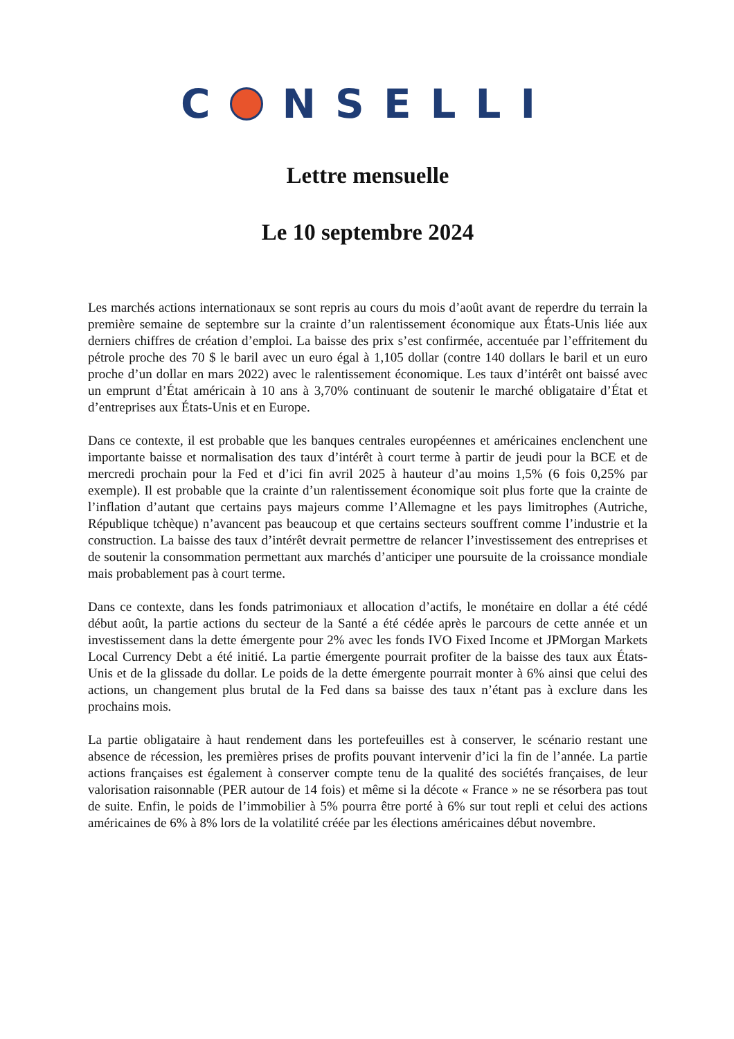C NSELLI
Lettre mensuelle
Le 10 septembre 2024
Les marchés actions internationaux se sont repris au cours du mois d’août avant de reperdre du terrain la première semaine de septembre sur la crainte d’un ralentissement économique aux États-Unis liée aux derniers chiffres de création d’emploi. La baisse des prix s’est confirmée, accentuée par l’effritement du pétrole proche des 70 $ le baril avec un euro égal à 1,105 dollar (contre 140 dollars le baril et un euro proche d’un dollar en mars 2022) avec le ralentissement économique. Les taux d’intérêt ont baissé avec un emprunt d’État américain à 10 ans à 3,70% continuant de soutenir le marché obligataire d’État et d’entreprises aux États-Unis et en Europe.
Dans ce contexte, il est probable que les banques centrales européennes et américaines enclenchent une importante baisse et normalisation des taux d’intérêt à court terme à partir de jeudi pour la BCE et de mercredi prochain pour la Fed et d’ici fin avril 2025 à hauteur d’au moins 1,5% (6 fois 0,25% par exemple). Il est probable que la crainte d’un ralentissement économique soit plus forte que la crainte de l’inflation d’autant que certains pays majeurs comme l’Allemagne et les pays limitrophes (Autriche, République tchèque) n’avancent pas beaucoup et que certains secteurs souffrent comme l’industrie et la construction. La baisse des taux d’intérêt devrait permettre de relancer l’investissement des entreprises et de soutenir la consommation permettant aux marchés d’anticiper une poursuite de la croissance mondiale mais probablement pas à court terme.
Dans ce contexte, dans les fonds patrimoniaux et allocation d’actifs, le monétaire en dollar a été cédé début août, la partie actions du secteur de la Santé a été cédée après le parcours de cette année et un investissement dans la dette émergente pour 2% avec les fonds IVO Fixed Income et JPMorgan Markets Local Currency Debt a été initié. La partie émergente pourrait profiter de la baisse des taux aux États-Unis et de la glissade du dollar. Le poids de la dette émergente pourrait monter à 6% ainsi que celui des actions, un changement plus brutal de la Fed dans sa baisse des taux n’étant pas à exclure dans les prochains mois.
La partie obligataire à haut rendement dans les portefeuilles est à conserver, le scénario restant une absence de récession, les premières prises de profits pouvant intervenir d’ici la fin de l’année. La partie actions françaises est également à conserver compte tenu de la qualité des sociétés françaises, de leur valorisation raisonnable (PER autour de 14 fois) et même si la décote « France » ne se résorbera pas tout de suite. Enfin, le poids de l’immobilier à 5% pourra être porté à 6% sur tout repli et celui des actions américaines de 6% à 8% lors de la volatilité créée par les élections américaines début novembre.